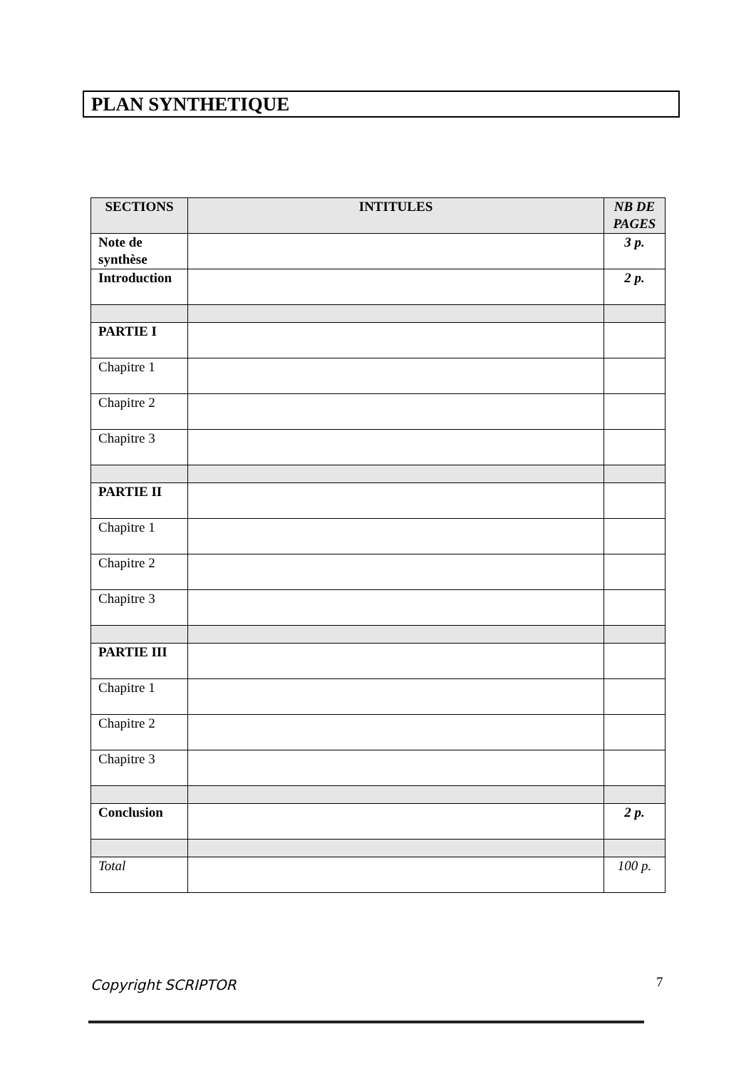PLAN SYNTHETIQUE
| SECTIONS | INTITULES | NB DE PAGES |
| --- | --- | --- |
| Note de synthèse | | 3 p. |
| Introduction | | 2 p. |
| PARTIE I | | |
| Chapitre 1 | | |
| Chapitre 2 | | |
| Chapitre 3 | | |
| PARTIE II | | |
| Chapitre 1 | | |
| Chapitre 2 | | |
| Chapitre 3 | | |
| PARTIE III | | |
| Chapitre 1 | | |
| Chapitre 2 | | |
| Chapitre 3 | | |
| Conclusion | | 2 p. |
| Total | | 100 p. |
Copyright SCRIPTOR 7